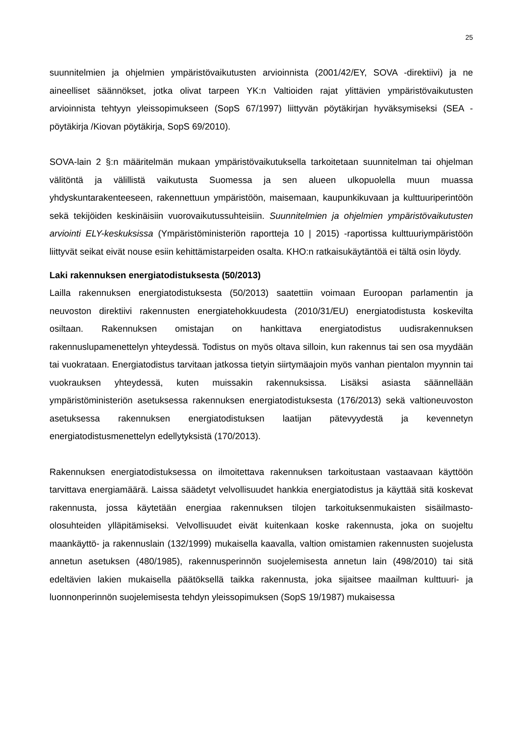25
suunnitelmien ja ohjelmien ympäristövaikutusten arvioinnista (2001/42/EY, SOVA -direktiivi) ja ne aineelliset säännökset, jotka olivat tarpeen YK:n Valtioiden rajat ylittävien ympäristövaikutusten arvioinnista tehtyyn yleissopimukseen (SopS 67/1997) liittyvän pöytäkirjan hyväksymiseksi (SEA -pöytäkirja /Kiovan pöytäkirja, SopS 69/2010).
SOVA-lain 2 §:n määritelmän mukaan ympäristövaikutuksella tarkoitetaan suunnitelman tai ohjelman välitöntä ja välillistä vaikutusta Suomessa ja sen alueen ulkopuolella muun muassa yhdyskuntarakenteeseen, rakennettuun ympäristöön, maisemaan, kaupunkikuvaan ja kulttuuriperintöön sekä tekijöiden keskinäisiin vuorovaikutussuhteisiin. Suunnitelmien ja ohjelmien ympäristövaikutusten arviointi ELY-keskuksissa (Ympäristöministeriön raportteja 10 | 2015) -raportissa kulttuuriympäristöön liittyvät seikat eivät nouse esiin kehittämistarpeiden osalta. KHO:n ratkaisukäytäntöä ei tältä osin löydy.
Laki rakennuksen energiatodistuksesta (50/2013)
Lailla rakennuksen energiatodistuksesta (50/2013) saatettiin voimaan Euroopan parlamentin ja neuvoston direktiivi rakennusten energiatehokkuudesta (2010/31/EU) energiatodistusta koskevilta osiltaan. Rakennuksen omistajan on hankittava energiatodistus uudisrakennuksen rakennuslupamenettelyn yhteydessä. Todistus on myös oltava silloin, kun rakennus tai sen osa myydään tai vuokrataan. Energiatodistus tarvitaan jatkossa tietyin siirtymäajoin myös vanhan pientalon myynnin tai vuokrauksen yhteydessä, kuten muissakin rakennuksissa. Lisäksi asiasta säännellään ympäristöministeriön asetuksessa rakennuksen energiatodistuksesta (176/2013) sekä valtioneuvoston asetuksessa rakennuksen energiatodistuksen laatijan pätevyydestä ja kevennetyn energiatodistusmenettelyn edellytyksistä (170/2013).
Rakennuksen energiatodistuksessa on ilmoitettava rakennuksen tarkoitustaan vastaavaan käyttöön tarvittava energiamäärä. Laissa säädetyt velvollisuudet hankkia energiatodistus ja käyttää sitä koskevat rakennusta, jossa käytetään energiaa rakennuksen tilojen tarkoituksenmukaisten sisäilmasto-olosuhteiden ylläpitämiseksi. Velvollisuudet eivät kuitenkaan koske rakennusta, joka on suojeltu maankäyttö- ja rakennuslain (132/1999) mukaisella kaavalla, valtion omistamien rakennusten suojelusta annetun asetuksen (480/1985), rakennusperinnön suojelemisesta annetun lain (498/2010) tai sitä edeltävien lakien mukaisella päätöksellä taikka rakennusta, joka sijaitsee maailman kulttuuri- ja luonnonperinnön suojelemisesta tehdyn yleissopimuksen (SopS 19/1987) mukaisessa